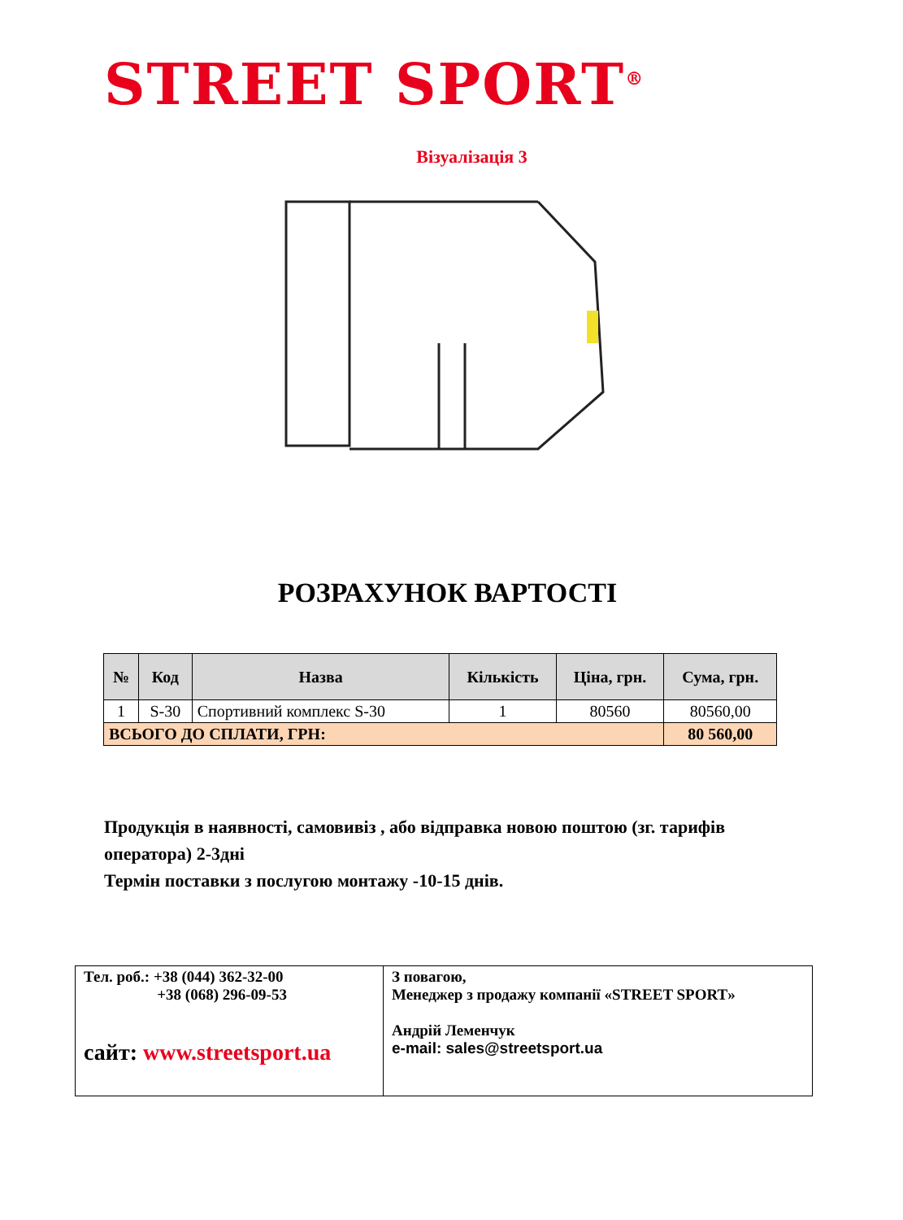STREET SPORT<sup>®</sup>
Візуалізація 3
РОЗРАХУНОК ВАРТОСТІ
| № | Код | Назва | Кількість | Ціна, грн. | Сума, грн. |
| --- | --- | --- | --- | --- | --- |
| 1 | S-30 | Спортивний комплекс S-30 | 1 | 80560 | 80560,00 |
| ВСЬОГО ДО СПЛАТИ, ГРН: | | | | | 80 560,00 |
Продукція в наявності, самовивіз , або відправка новою поштою (зг. тарифів оператора) 2-3дні
Термін поставки з послугою монтажу -10-15 днів.
| Тел. роб.: +38 (044) 362-32-00 +38 (068) 296-09-53 сайт: www.streetsport.ua | З повагою, Менеджер з продажу компанії «STREET SPORT» Андрій Леменчук e-mail: sales@streetsport.ua |